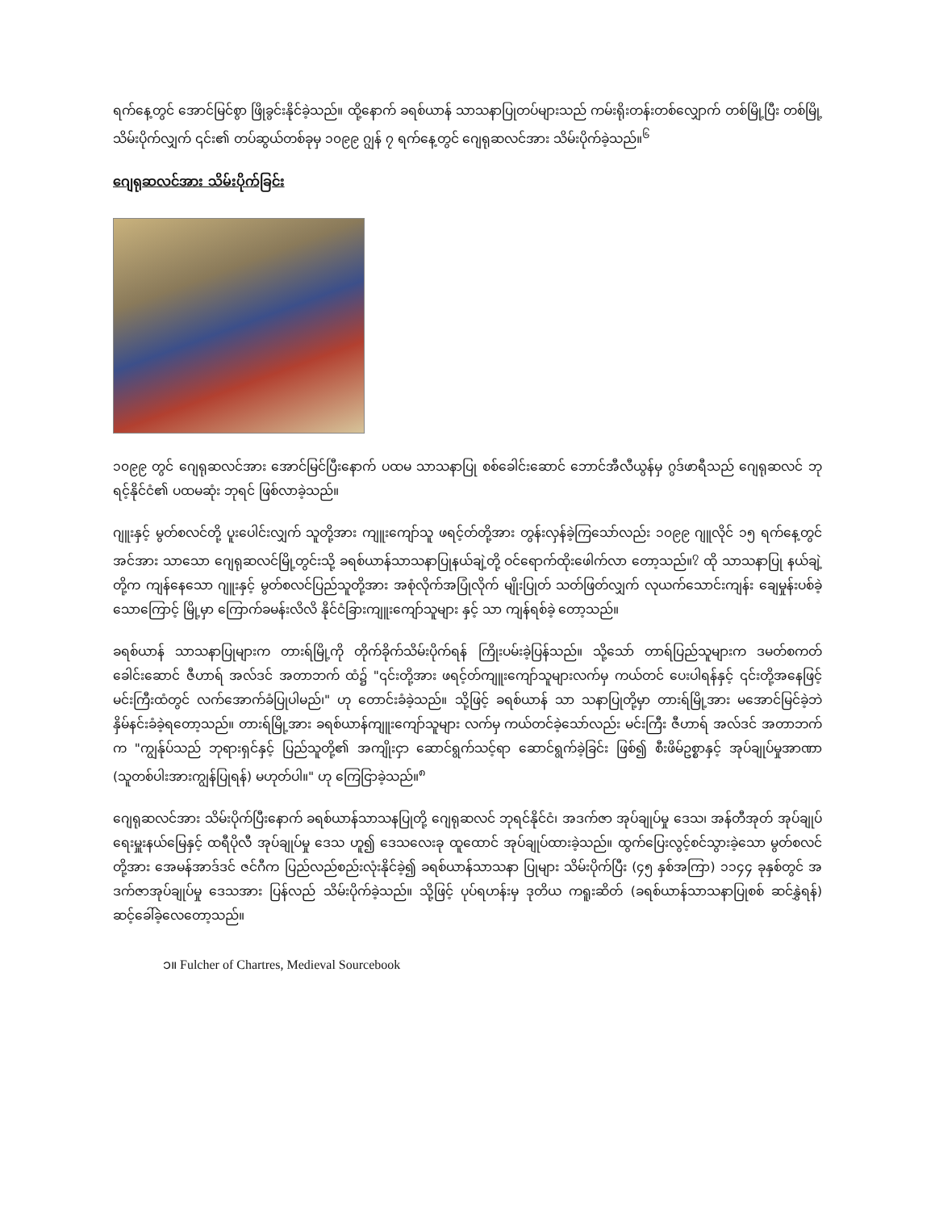ရက်နေ့တွင် အောင်မြင်စွာ ဖြိုခွင်းနိုင်ခဲ့သည်။ ထို့နောက် ခရစ်ယာန် သာသနာပြုတပ်များသည် ကမ်းရိုးတန်းတစ်လျှောက် တစ်မြို့ပြီး တစ်မြို့ သိမ်းပိုက်လျှက် ၎င်း၏ တပ်ဆွယ်တစ်ခုမှ ၁၀၉၉ ဂျွန် ၇ ရက်နေ့တွင် ဂျေရုဆလင်အား သိမ်းပိုက်ခဲ့သည်။<sup>၆</sup>
ဂျေရုဆလင်အား သိမ်းပိုက်ခြင်း
၁၀၉၉ တွင် ဂျေရုဆလင်အား အောင်မြင်ပြီးနောက် ပထမ သာသနာပြု စစ်ခေါင်းဆောင် ဘောင်အီလီယွန်မှ ဂွဒ်ဖာရီသည် ဂျေရုဆလင် ဘုရင့်နိုင်ငံ၏ ပထမဆုံး ဘုရင် ဖြစ်လာခဲ့သည်။
ဂျူးနှင့် မွတ်စလင်တို့ ပူးပေါင်းလျှက် သူတို့အား ကျူးကျော်သူ ဖရင့်တ်တို့အား တွန်းလှန်ခဲ့ကြသော်လည်း ၁၀၉၉ ဂျူလိုင် ၁၅ ရက်နေ့တွင် အင်အား သာသော ဂျေရုဆလင်မြို့တွင်းသို့ ခရစ်ယာန်သာသနာပြုနယ်ချဲ့တို့ ဝင်ရောက်ထိုးဖေါက်လာ တော့သည်။<sup>၇</sup> ထို သာသနာပြု နယ်ချဲ့တို့က ကျန်နေသော ဂျူးနှင့် မွတ်စလင်ပြည်သူတို့အား အစုံလိုက်အပြုံလိုက် မျိုးပြုတ် သတ်ဖြတ်လျှက် လုယက်သောင်းကျန်း ချေမှုန်းပစ်ခဲ့သောကြောင့် မြို့မှာ ကြောက်ခမန်းလိလိ နိုင်ငံခြားကျူးကျော်သူများ နှင့် သာ ကျန်ရစ်ခဲ့ တော့သည်။
ခရစ်ယာန် သာသနာပြုများက တားရ်မြို့ကို တိုက်ခိုက်သိမ်းပိုက်ရန် ကြိုးပမ်းခဲ့ပြန်သည်။ သို့သော် တာရ်ပြည်သူများက ဒမတ်စကတ် ခေါင်းဆောင် ဇီဟာရ် အလ်ဒင် အတာဘက် ထံ၌ "၎င်းတို့အား ဖရင့်တ်ကျူးကျော်သူများလက်မှ ကယ်တင် ပေးပါရန်နှင့် ၎င်းတို့အနေဖြင့် မင်းကြီးထံတွင် လက်အောက်ခံပြုပါမည်၊" ဟု တောင်းခံခဲ့သည်။ သို့ဖြင့် ခရစ်ယာန် သာ သနာပြုတို့မှာ တားရ်မြို့အား မအောင်မြင်ခဲ့ဘဲ နှိမ်နင်းခံခဲ့ရတော့သည်။ တားရ်မြို့အား ခရစ်ယာန်ကျူးကျော်သူများ လက်မှ ကယ်တင်ခဲ့သော်လည်း မင်းကြီး ဇီဟာရ် အလ်ဒင် အတာဘက်က "ကျွန်ုပ်သည် ဘုရားရှင်နှင့် ပြည်သူတို့၏ အကျိုးငှာ ဆောင်ရွက်သင့်ရာ ဆောင်ရွက်ခဲ့ခြင်း ဖြစ်၍ စီးဖိမ်ဥစ္စာနှင့် အုပ်ချုပ်မှုအာဏာ (သူတစ်ပါးအားကျွန်ပြုရန်) မဟုတ်ပါ။" ဟု ကြေငြာခဲ့သည်။<sup>၈</sup>
ဂျေရုဆလင်အား သိမ်းပိုက်ပြီးနောက် ခရစ်ယာန်သာသနပြုတို့ ဂျေရုဆလင် ဘုရင်နိုင်ငံ၊ အဒက်ဇာ အုပ်ချုပ်မှု ဒေသ၊ အန်တီအုတ် အုပ်ချုပ်ရေးမှူးနယ်မြေနှင့် ထရီပိုလီ အုပ်ချုပ်မှု ဒေသ ဟူ၍ ဒေသလေးခု ထူထောင် အုပ်ချုပ်ထားခဲ့သည်။ ထွက်ပြေးလွင့်စင်သွားခဲ့သော မွတ်စလင်တို့အား အေမန်အာဒ်ဒင် ဇင်ဂီက ပြည်လည်စည်းလုံးနိုင်ခဲ့၍ ခရစ်ယာန်သာသနာ ပြုများ သိမ်းပိုက်ပြီး (၄၅ နှစ်အကြာ) ၁၁၄၄ ခုနှစ်တွင် အဒက်ဇာအုပ်ချုပ်မှု ဒေသအား ပြန်လည် သိမ်းပိုက်ခဲ့သည်။ သို့ဖြင့် ပုပ်ရဟန်းမှ ဒုတိယ ကရူးဆိတ် (ခရစ်ယာန်သာသနာပြုစစ် ဆင်နွှဲရန်) ဆင့်ခေါ်ခဲ့လေတော့သည်။
၁။ Fulcher of Chartres, Medieval Sourcebook